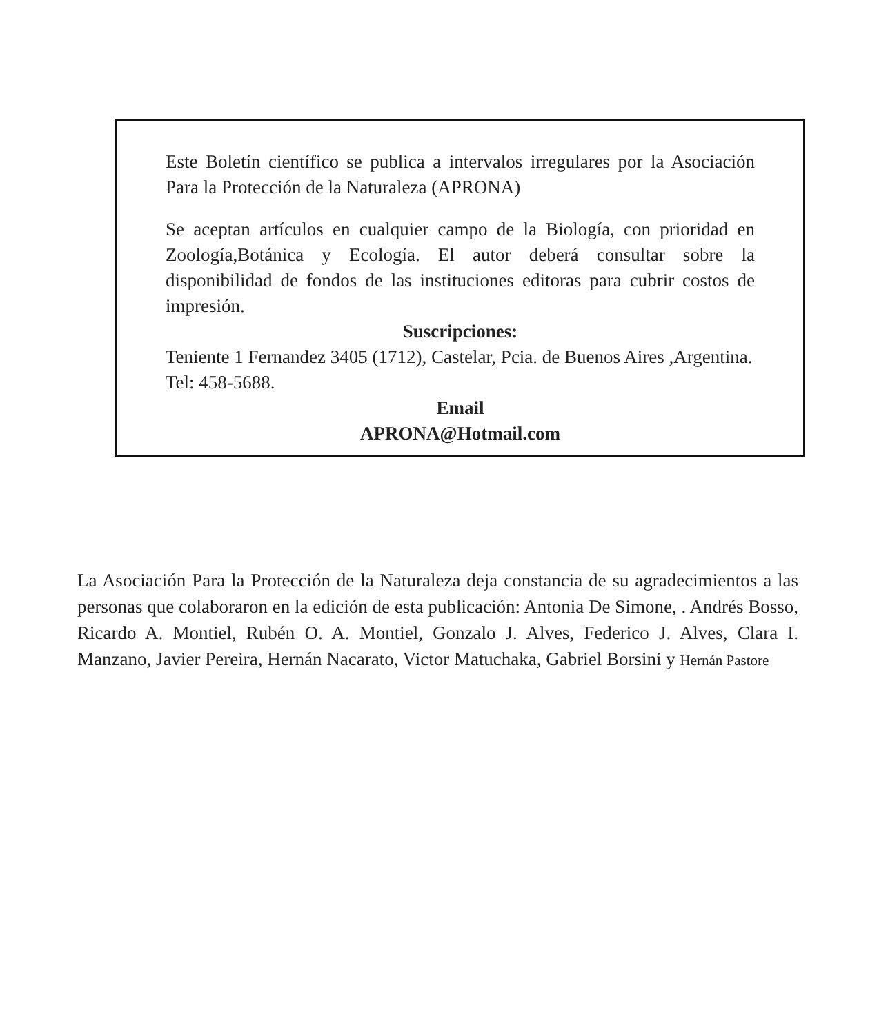Este Boletín científico se publica a intervalos irregulares por la Asociación Para la Protección de la Naturaleza (APRONA)
Se aceptan artículos en cualquier campo de la Biología, con prioridad en Zoología,Botánica y Ecología. El autor deberá consultar sobre la disponibilidad de fondos de las instituciones editoras para cubrir costos de impresión.
Suscripciones:
Teniente 1 Fernandez 3405 (1712), Castelar, Pcia. de Buenos Aires ,Argentina. Tel: 458-5688.
Email
APRONA@Hotmail.com
La Asociación Para la Protección de la Naturaleza deja constancia de su agradecimientos a las personas que colaboraron en la edición de esta publicación: Antonia De Simone, . Andrés Bosso, Ricardo A. Montiel, Rubén O. A. Montiel, Gonzalo J. Alves, Federico J. Alves, Clara I. Manzano, Javier Pereira, Hernán Nacarato, Victor Matuchaka, Gabriel Borsini y Hernán Pastore